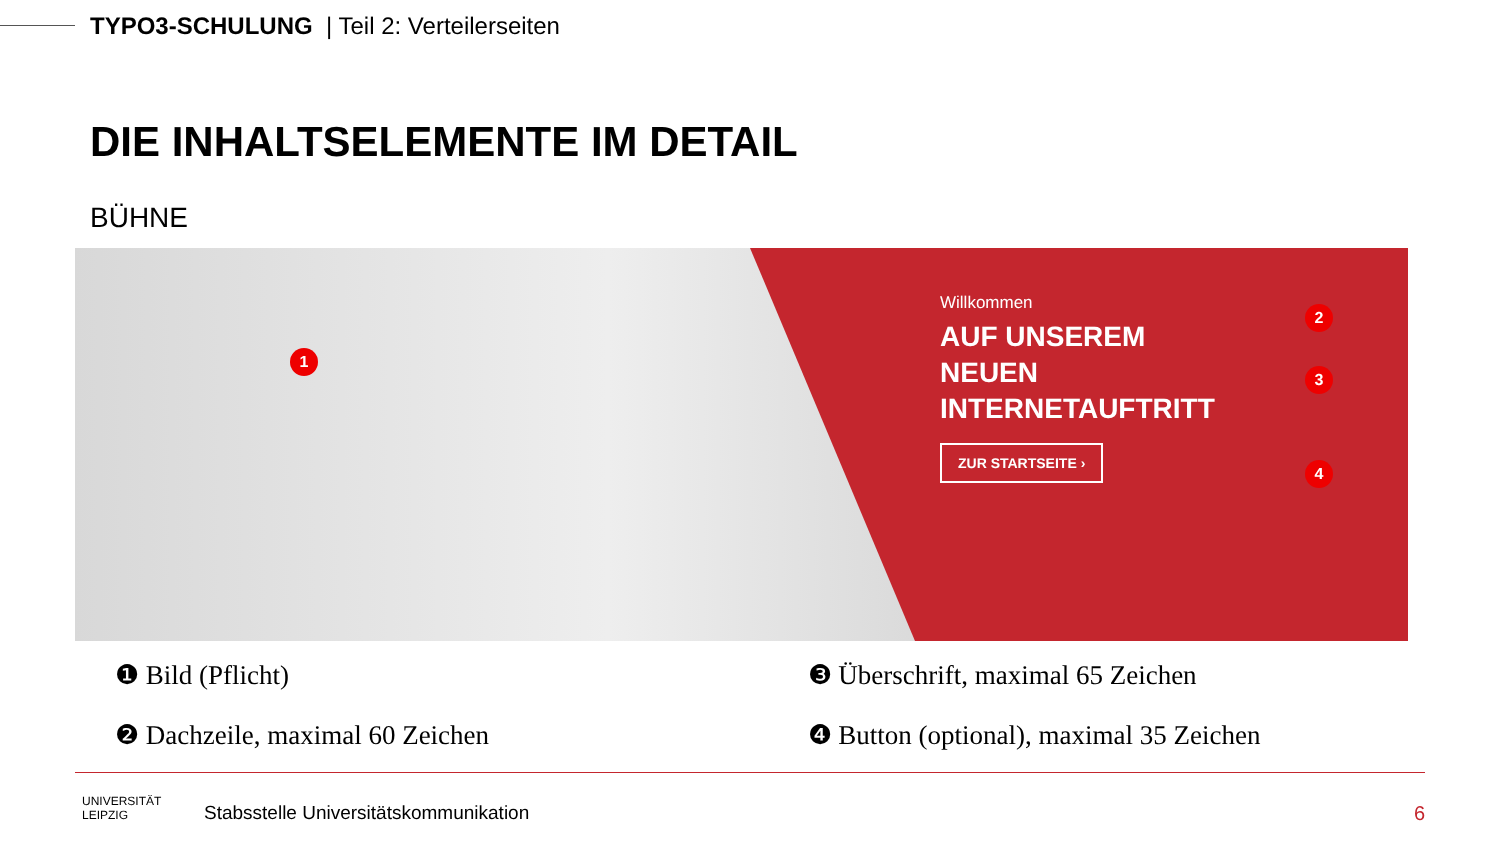TYPO3-SCHULUNG | Teil 2: Verteilerseiten
DIE INHALTSELEMENTE IM DETAIL
BÜHNE
1
Willkommen
AUF UNSEREM
NEUEN
INTERNETAUFTRITT
ZUR STARTSEITE ›
2
3
4
❶ Bild (Pflicht)
❷ Dachzeile, maximal 60 Zeichen
❸ Überschrift, maximal 65 Zeichen
❹ Button (optional), maximal 35 Zeichen
UNIVERSITÄT
LEIPZIG
Stabsstelle Universitätskommunikation
6